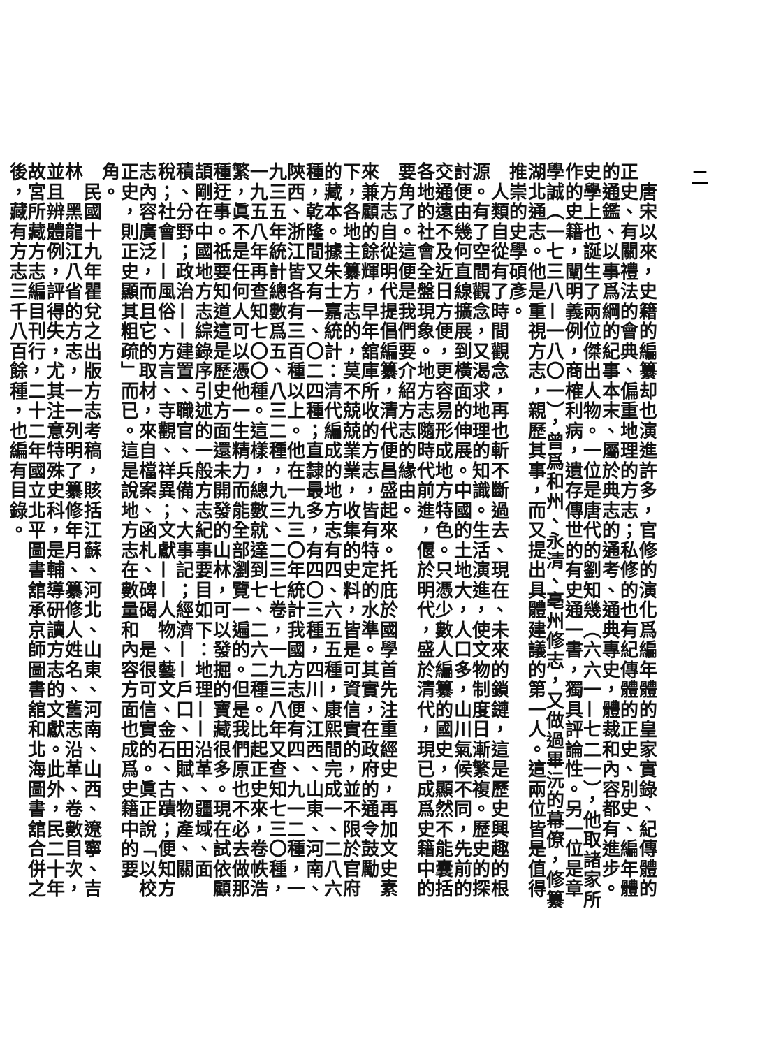二
　唐宋以來，史籍的編纂却也演進許多，官修的演化爲編年體的皇家實錄、紀傳體的正史、有關禮法的會典、偏重地理的方志；私修的也有紀傳體的正史、別史、編年體的通鑑、以事爲綱的紀事本末、屬於典志的通考、通典專史，體裁和內容都有進步。史學上也誕生了兩位傑出人物。一位是唐代的劉知幾（六六一—七二一），他取諸家所作的史籍，闡明義例，商榷利病，遺存傳世的有史通一書，獨具評論性。另一位是章學誠（一七三八—一八〇一），曾爲和州、永清、亳州修志，又做過畢沅的幕僚，修纂湖北通志。他是重視方志，親歷其事，而又提出具體建議的第一人。這兩位皆是值得推崇的史學碩彥。
　人類自從有了時間觀念，再也斬不斷過去、現在、未來的鎖鏈，這是歷史興趣的根源。有了空間觀念，又渴求地理的知識。生活演進，使文物制度日漸繁複。歷史的探討便由幾何直線擴展到橫面的伸展。中國的土地大，人口多，山川氣候不同，先前的交通遠不及近日方便，更容易形成地方特色。只憑少數人編纂的國史，顯然不能囊括各地的社會全盤現象。地方志隨時代前進，偃於明代，盛於清代，現已成爲史籍中的要角了。這便是我們要介紹方志的緣由。
　方志自從明代提倡編纂，清代便昌盛起來。托庇於國學首先注重經史，再加文史素來兼顧的餘輝，早年舘庫所收的方志，皆有特定的水準。其實，在政府的通令鼓勵下，各地主纂方志的，莫不兢兢業業，收集的史料，皆是可資信實的，並不限於官府的藏本。據朱士嘉統計：清代編成的地方志有四、六五五種，康熙間完成一、二八六種，乾隆間又有一、〇二四種；直隸最多，有四〇三種，四川、江西、山東、河南、陝西、浙江皆各有三百種以上。他在一九三〇年統計我國方志便有四、九一二種，一九三五年統計總數爲五、八三二種，九三、二三七卷，一九三八年又查知七三〇種，一九五八年再查知七〇〇種。這樣，總數就達到七、二六二種。比起正史來，卷帙浩繁，眞不是任何人可以憑他一生精力而能全部瀏覽一遍的。但是我們原也不必去做那種迂事。祇要知道這是歷史方面還未開發的山林，可以發掘的寶藏很多。現在試依顧頡剛在中國地方志綜錄序引述的一般方志紀事要目如下：地理——沿革、疆域、面積、分野；政治——建置、職官、兵備、大事記；經濟——戶口、田賦、物產、關稅；社會——風俗、方言、寺觀、祥異；文獻——人物、藝文、金石、古蹟；便知方志內容廣泛，而且它的取材，來自檔案、函札、碑碣　是很可信實的。眞正說「以校正史，則正史顯其粗疏」而已。這是說地方志在數量和內容方面也成爲史籍中的要角。
　民國十九年瞿兌之出版方志考稿，賅括江蘇、河北、山東、河南、山西、遼寧、吉林　黑龍江八省的方志，一一列明了纂修年月、纂修人姓名、舊志沿革、卷數目次，並且辨體例，評得失，尤其注意特殊史科，是輔導研讀方志的文獻。此外，民二十年故宮所藏方志編目刊行，二十二年國立北平圖書舘承京師圖書舘和北海圖書舘合併之後，藏有方志三千八百餘種，也編有目錄。